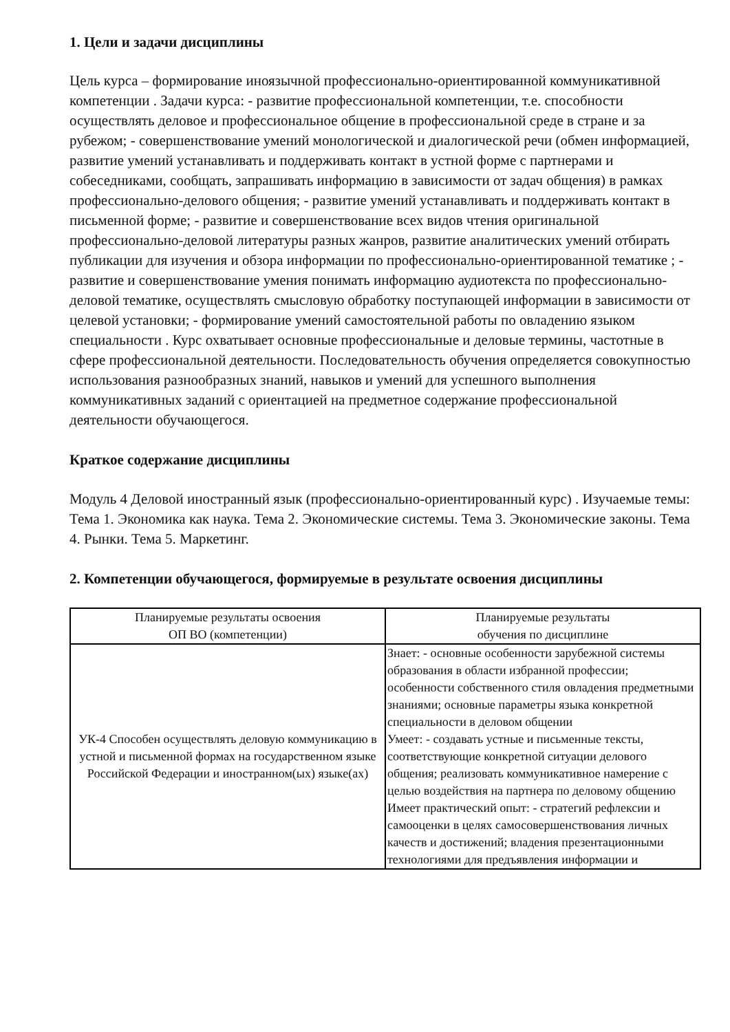1. Цели и задачи дисциплины
Цель курса – формирование иноязычной профессионально-ориентированной коммуникативной компетенции . Задачи курса: - развитие профессиональной компетенции, т.е. способности осуществлять деловое и профессиональное общение в профессиональной среде в стране и за рубежом; - совершенствование умений монологической и диалогической речи (обмен информацией, развитие умений устанавливать и поддерживать контакт в устной форме с партнерами и собеседниками, сообщать, запрашивать информацию в зависимости от задач общения) в рамках профессионально-делового общения; - развитие умений устанавливать и поддерживать контакт в письменной форме; - развитие и совершенствование всех видов чтения оригинальной профессионально-деловой литературы разных жанров, развитие аналитических умений отбирать публикации для изучения и обзора информации по профессионально-ориентированной тематике ; - развитие и совершенствование умения понимать информацию аудиотекста по профессионально-деловой тематике, осуществлять смысловую обработку поступающей информации в зависимости от целевой установки; - формирование умений самостоятельной работы по овладению языком специальности . Курс охватывает основные профессиональные и деловые термины, частотные в сфере профессиональной деятельности. Последовательность обучения определяется совокупностью использования разнообразных знаний, навыков и умений для успешного выполнения коммуникативных заданий с ориентацией на предметное содержание профессиональной деятельности обучающегося.
Краткое содержание дисциплины
Модуль 4 Деловой иностранный язык (профессионально-ориентированный курс) . Изучаемые темы: Тема 1. Экономика как наука. Тема 2. Экономические системы. Тема 3. Экономические законы. Тема 4. Рынки. Тема 5. Маркетинг.
2. Компетенции обучающегося, формируемые в результате освоения дисциплины
| Планируемые результаты освоения ОП ВО (компетенции) | Планируемые результаты обучения по дисциплине |
| --- | --- |
| УК-4 Способен осуществлять деловую коммуникацию в устной и письменной формах на государственном языке Российской Федерации и иностранном(ых) языке(ах) | Знает: - основные особенности зарубежной системы образования в области избранной профессии; особенности собственного стиля овладения предметными знаниями; основные параметры языка конкретной специальности в деловом общении Умеет: - создавать устные и письменные тексты, соответствующие конкретной ситуации делового общения; реализовать коммуникативное намерение с целью воздействия на партнера по деловому общению Имеет практический опыт: - стратегий рефлексии и самооценки в целях самосовершенствования личных качеств и достижений; владения презентационными технологиями для предъявления информации и |